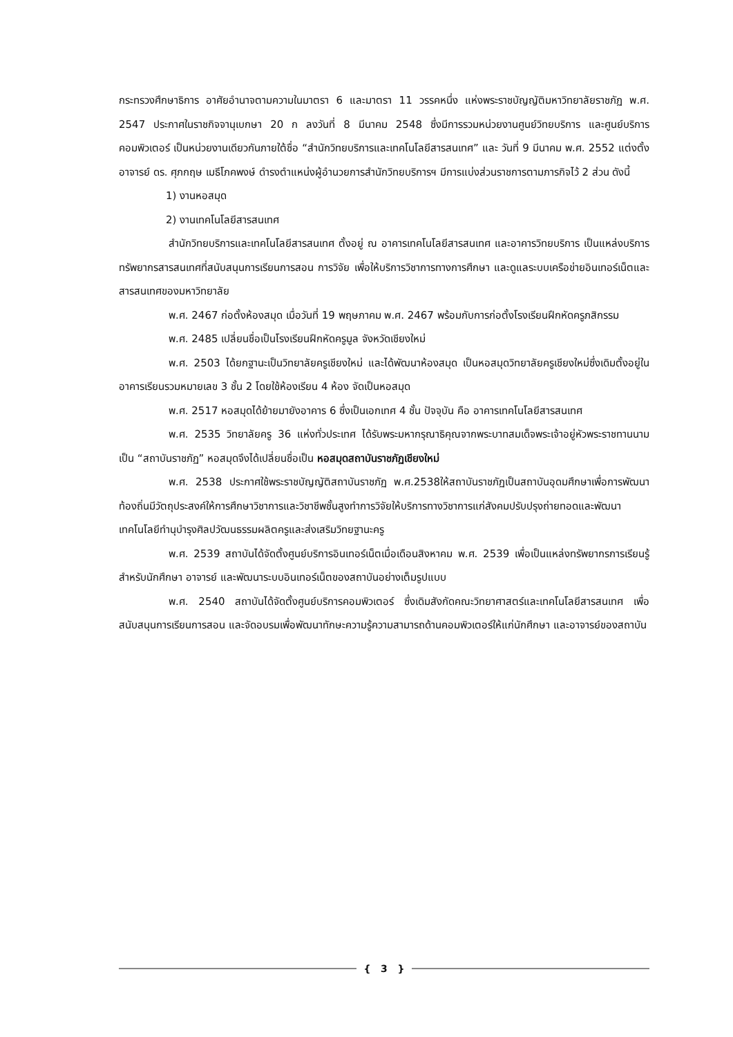กระทรวงศึกษาธิการ อาศัยอำนาจตามความในมาตรา 6 และมาตรา 11 วรรคหนึ่ง แห่งพระราชบัญญัติมหาวิทยาลัยราชภัฏ พ.ศ. 2547 ประกาศในราชกิจจานุเบกษา 20 ก ลงวันที่ 8 มีนาคม 2548 ซึ่งมีการรวมหน่วยงานศูนย์วิทยบริการ และศูนย์บริการคอมพิวเตอร์ เป็นหน่วยงานเดียวกันภายใต้ชื่อ “สำนักวิทยบริการและเทคโนโลยีสารสนเทศ” และ วันที่ 9 มีนาคม พ.ศ. 2552 แต่งตั้ง อาจารย์ ดร. ศุภกฤษ เมธีโภคพงษ์ ดำรงตำแหน่งผู้อำนวยการสำนักวิทยบริการฯ มีการแบ่งส่วนราชการตามภารกิจไว้ 2 ส่วน ดังนี้
1) งานหอสมุด
2) งานเทคโนโลยีสารสนเทศ
สำนักวิทยบริการและเทคโนโลยีสารสนเทศ ตั้งอยู่ ณ อาคารเทคโนโลยีสารสนเทศ และอาคารวิทยบริการ เป็นแหล่งบริการทรัพยากรสารสนเทศที่สนับสนุนการเรียนการสอน การวิจัย เพื่อให้บริการวิชาการทางการศึกษา และดูแลระบบเครือข่ายอินเทอร์เน็ตและสารสนเทศของมหาวิทยาลัย
พ.ศ. 2467 ก่อตั้งห้องสมุด เมื่อวันที่ 19 พฤษภาคม พ.ศ. 2467 พร้อมกับการก่อตั้งโรงเรียนฝึกหัดครูภสิกรรม
พ.ศ. 2485 เปลี่ยนชื่อเป็นโรงเรียนฝึกหัดครูมูล จังหวัดเชียงใหม่
พ.ศ. 2503 ได้ยกฐานะเป็นวิทยาลัยครูเชียงใหม่ และได้พัฒนาห้องสมุด เป็นหอสมุดวิทยาลัยครูเชียงใหม่ซึ่งเดิมตั้งอยู่ในอาคารเรียนรวมหมายเลข 3 ชั้น 2 โดยใช้ห้องเรียน 4 ห้อง จัดเป็นหอสมุด
พ.ศ. 2517 หอสมุดได้ย้ายมายังอาคาร 6 ซึ่งเป็นเอกเทศ 4 ชั้น ปัจจุบัน คือ อาคารเทคโนโลยีสารสนเทศ
พ.ศ. 2535 วิทยาลัยครู 36 แห่งทั่วประเทศ ได้รับพระมหากรุณาธิคุณจากพระบาทสมเด็จพระเจ้าอยู่หัวพระราชทานนามเป็น “สถาบันราชภัฏ” หอสมุดจึงได้เปลี่ยนชื่อเป็น หอสมุดสถาบันราชภัฏเชียงใหม่
พ.ศ. 2538 ประกาศใช้พระราชบัญญัติสถาบันราชภัฏ พ.ศ.2538ให้สถาบันราชภัฏเป็นสถาบันอุดมศึกษาเพื่อการพัฒนาท้องถิ่นมีวัตถุประสงค์ให้การศึกษาวิชาการและวิชาชีพชั้นสูงทำการวิจัยให้บริการทางวิชาการแก่สังคมปรับปรุงถ่ายทอดและพัฒนาเทคโนโลยีทำนุบำรุงศิลปวัฒนธรรมผลิตครูและส่งเสริมวิทยฐานะครู
พ.ศ. 2539 สถาบันได้จัดตั้งศูนย์บริการอินเทอร์เน็ตเมื่อเดือนสิงหาคม พ.ศ. 2539 เพื่อเป็นแหล่งทรัพยากรการเรียนรู้สำหรับนักศึกษา อาจารย์ และพัฒนาระบบอินเทอร์เน็ตของสถาบันอย่างเต็มรูปแบบ
พ.ศ. 2540 สถาบันได้จัดตั้งศูนย์บริการคอมพิวเตอร์ ซึ่งเดิมสังกัดคณะวิทยาศาสตร์และเทคโนโลยีสารสนเทศ เพื่อสนับสนุนการเรียนการสอน และจัดอบรมเพื่อพัฒนาทักษะความรู้ความสามารถด้านคอมพิวเตอร์ให้แก่นักศึกษา และอาจารย์ของสถาบัน
{ 3 }